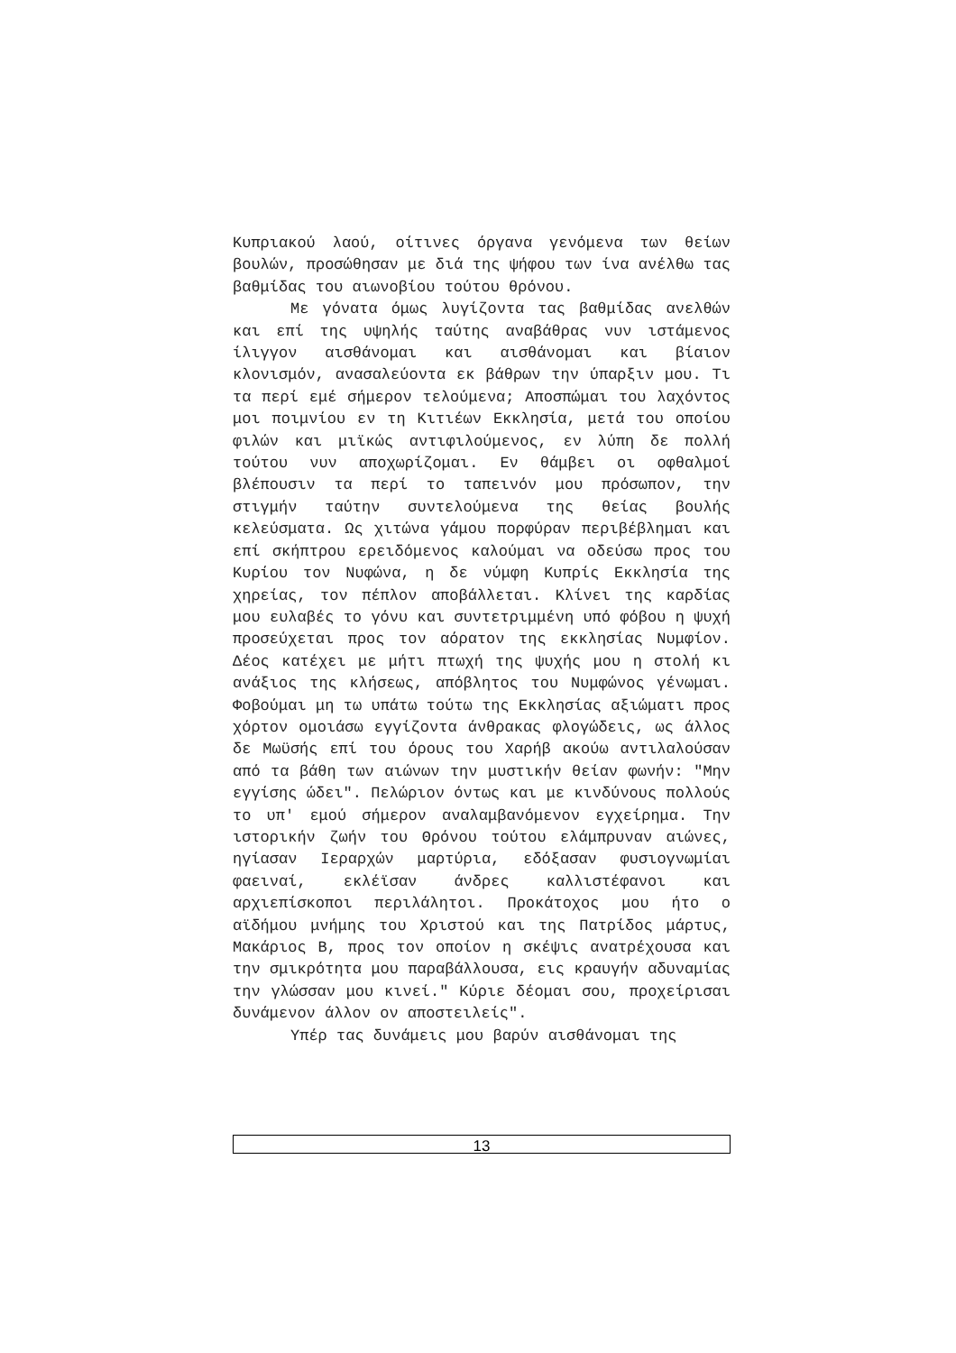Κυπριακού λαού, οίτινες όργανα γενόμενα των θείων βουλών, προσώθησαν με διά της ψήφου των ίνα ανέλθω τας βαθμίδας του αιωνοβίου τούτου θρόνου.
Με γόνατα όμως λυγίζοντα τας βαθμίδας ανελθών και επί της υψηλής ταύτης αναβάθρας νυν ιστάμενος ίλιγγον αισθάνομαι και αισθάνομαι και βίαιον κλονισμόν, ανασαλεύοντα εκ βάθρων την ύπαρξιν μου. Τι τα περί εμέ σήμερον τελούμενα; Αποσπώμαι του λαχόντος μοι ποιμνίου εν τη Κιτιέων Εκκλησία, μετά του οποίου φιλών και μιϊκώς αντιφιλούμενος, εν λύπη δε πολλή τούτου νυν αποχωρίζομαι. Εν θάμβει οι οφθαλμοί βλέπουσιν τα περί το ταπεινόν μου πρόσωπον, την στιγμήν ταύτην συντελούμενα της θείας βουλής κελεύσματα. Ως χιτώνα γάμου πορφύραν περιβέβλημαι και επί σκήπτρου ερειδόμενος καλούμαι να οδεύσω προς του Κυρίου τον Νυφώνα, η δε νύμφη Κυπρίς Εκκλησία της χηρείας, τον πέπλον αποβάλλεται. Κλίνει της καρδίας μου ευλαβές το γόνυ και συντετριμμένη υπό φόβου η ψυχή προσεύχεται προς τον αόρατον της εκκλησίας Νυμφίον. Δέος κατέχει με μήτι πτωχή της ψυχής μου η στολή κι ανάξιος της κλήσεως, απόβλητος του Νυμφώνος γένωμαι. Φοβούμαι μη τω υπάτω τούτω της Εκκλησίας αξιώματι προς χόρτον ομοιάσω εγγίζοντα άνθρακας φλογώδεις, ως άλλος δε Μωϋσής επί του όρους του Χαρήβ ακούω αντιλαλούσαν από τα βάθη των αιώνων την μυστικήν θείαν φωνήν: "Μην εγγίσης ώδει". Πελώριον όντως και με κινδύνους πολλούς το υπ' εμού σήμερον αναλαμβανόμενον εγχείρημα. Την ιστορικήν ζωήν του Θρόνου τούτου ελάμπρυναν αιώνες, ηγίασαν Ιεραρχών μαρτύρια, εδόξασαν φυσιογνωμίαι φαειναί, εκλέϊσαν άνδρες καλλιστέφανοι και αρχιεπίσκοποι περιλάλητοι. Προκάτοχος μου ήτο ο αϊδήμου μνήμης του Χριστού και της Πατρίδος μάρτυς, Μακάριος Β, προς τον οποίον η σκέψις ανατρέχουσα και την σμικρότητα μου παραβάλλουσα, εις κραυγήν αδυναμίας την γλώσσαν μου κινεί." Κύριε δέομαι σου, προχείρισαι δυνάμενον άλλον ον αποστειλείς".
Υπέρ τας δυνάμεις μου βαρύν αισθάνομαι της
13